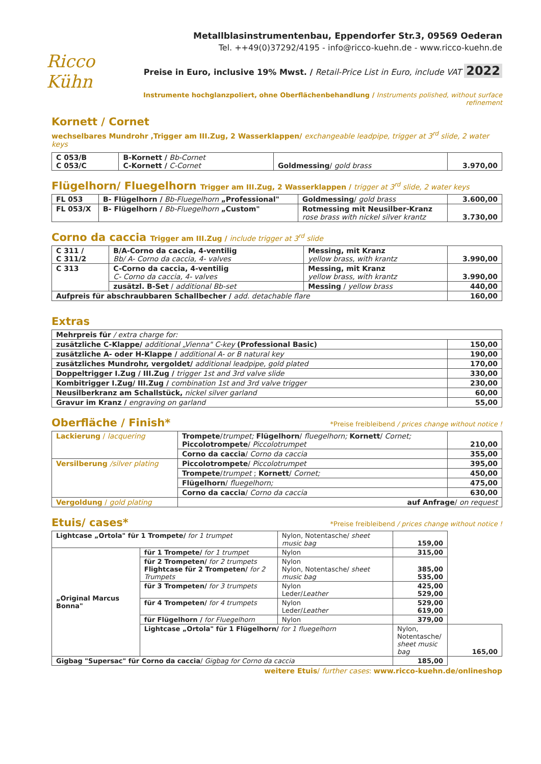Ricco Kühn
Metallblasinstrumentenbau, Eppendorfer Str.3, 09569 Oederan
Tel. ++49(0)37292/4195 - info@ricco-kuehn.de - www.ricco-kuehn.de
Preise in Euro, inclusive 19% Mwst. / Retail-Price List in Euro, include VAT 2022
Instrumente hochglanzpoliert, ohne Oberflächenbehandlung / Instruments polished, without surface refinement
Kornett / Cornet
wechselbares Mundrohr ,Trigger am III.Zug, 2 Wasserklappen/ exchangeable leadpipe, trigger at 3<sup>rd</sup> slide, 2 water keys
| C 053/B C 053/C | B-Kornett / Bb-Cornet C-Kornett / C-Cornet | Goldmessing / gold brass | 3.970,00 |
Flügelhorn/ Fluegelhorn Trigger am III.Zug, 2 Wasserklappen / trigger at 3<sup>rd</sup> slide, 2 water keys
| FL 053 | B- Flügelhorn / Bb-Fluegelhorn „Professional" | Goldmessing / gold brass | 3.600,00 |
| FL 053/X | B- Flügelhorn / Bb-Fluegelhorn „Custom" | Rotmessing mit Neusilber-Kranz rose brass with nickel silver krantz | 3.730,00 |
Corno da caccia Trigger am III.Zug / include trigger at 3<sup>rd</sup> slide
| C 311 / C 311/2 | B/A-Corno da caccia, 4-ventilig Bb/ A- Corno da caccia, 4- valves | Messing, mit Kranz yellow brass, with krantz | 3.990,00 |
| C 313 | C-Corno da caccia, 4-ventilig C- Corno da caccia, 4- valves | Messing, mit Kranz yellow brass, with krantz | 3.990,00 |
| | zusätzl. B-Set / additional Bb-set | Messing / yellow brass | 440,00 |
| Aufpreis für abschraubbaren Schallbecher / add. detachable flare | | | 160,00 |
Extras
| Mehrpreis für / extra charge for: | |
| zusätzliche C-Klappe/ additional „Vienna" C-key (Professional Basic) | 150,00 |
| zusätzliche A- oder H-Klappe / additional A- or B natural key | 190,00 |
| zusätzliches Mundrohr, vergoldet/ additional leadpipe, gold plated | 170,00 |
| Doppeltrigger I.Zug / III.Zug / trigger 1st and 3rd valve slide | 330,00 |
| Kombitrigger I.Zug/ III.Zug / combination 1st and 3rd valve trigger | 230,00 |
| Neusilberkranz am Schallstück, nickel silver garland | 60,00 |
| Gravur im Kranz / engraving on garland | 55,00 |
Oberfläche / Finish*
*Preise freibleibend / prices change without notice !
| Lackierung / lacquering | Trompete / trumpet; Flügelhorn / fluegelhorn; Kornett / Cornet; Piccolotrompete / Piccolotrumpet | 210,00 |
| | Corno da caccia / Corno da caccia | 355,00 |
| Versilberung /silver plating | Piccolotrompete / Piccolotrumpet | 395,00 |
| | Trompete / trumpet ; Kornett / Cornet; | 450,00 |
| | Flügelhorn / fluegelhorn; | 475,00 |
| | Corno da caccia / Corno da caccia | 630,00 |
| Vergoldung / gold plating | auf Anfrage / on request | |
Etuis/ cases*
*Preise freibleibend / prices change without notice !
| Lightcase „Ortola" für 1 Trompete/ for 1 trumpet | | Nylon, Notentasche/ sheet music bag | 159,00 | |
| „Original Marcus Bonna" | für 1 Trompete/ for 1 trumpet | Nylon | 315,00 | |
| | für 2 Trompeten/ for 2 trumpets Flightcase für 2 Trompeten/ for 2 Trumpets | Nylon Nylon, Notentasche/ sheet music bag | 385,00 535,00 | |
| | für 3 Trompeten/ for 3 trumpets | Nylon Leder/ Leather | 425,00 529,00 | |
| | für 4 Trompeten/ for 4 trumpets | Nylon Leder/ Leather | 529,00 619,00 | |
| | für Flügelhorn / for Fluegelhorn | Nylon | 379,00 | |
| | Lightcase „Ortola" für 1 Flügelhorn/ for 1 fluegelhorn | | Nylon, Notentasche/ sheet music bag | 165,00 |
| Gigbag "Supersac" für Corno da caccia / Gigbag for Corno da caccia | | | 185,00 | |
weitere Etuis/ further cases: www.ricco-kuehn.de/onlineshop